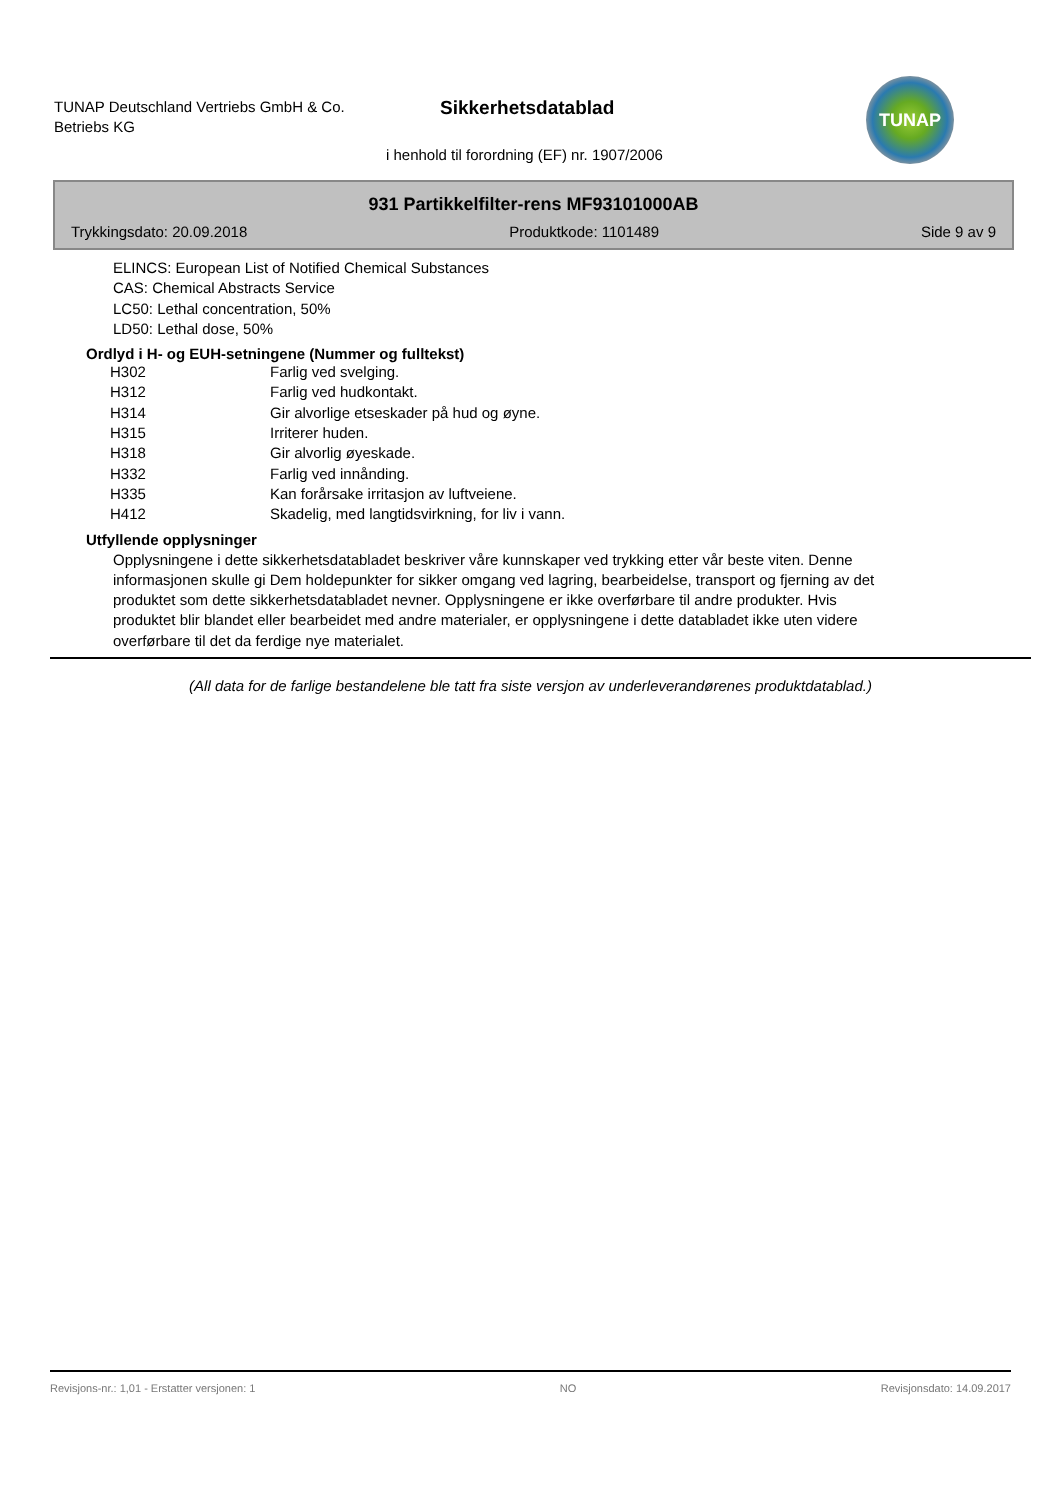TUNAP Deutschland Vertriebs GmbH & Co.
Betriebs KG
Sikkerhetsdatablad
i henhold til forordning (EF) nr. 1907/2006
TUNAP
931 Partikkelfilter-rens MF93101000AB
Trykkingsdato: 20.09.2018 Produktkode: 1101489 Side 9 av 9
ELINCS: European List of Notified Chemical Substances
CAS: Chemical Abstracts Service
LC50: Lethal concentration, 50%
LD50: Lethal dose, 50%
Ordlyd i H- og EUH-setningene (Nummer og fulltekst)
| H302 | Farlig ved svelging. |
| H312 | Farlig ved hudkontakt. |
| H314 | Gir alvorlige etseskader på hud og øyne. |
| H315 | Irriterer huden. |
| H318 | Gir alvorlig øyeskade. |
| H332 | Farlig ved innånding. |
| H335 | Kan forårsake irritasjon av luftveiene. |
| H412 | Skadelig, med langtidsvirkning, for liv i vann. |
Utfyllende opplysninger
Opplysningene i dette sikkerhetsdatabladet beskriver våre kunnskaper ved trykking etter vår beste viten. Denne informasjonen skulle gi Dem holdepunkter for sikker omgang ved lagring, bearbeidelse, transport og fjerning av det produktet som dette sikkerhetsdatabladet nevner. Opplysningene er ikke overførbare til andre produkter. Hvis produktet blir blandet eller bearbeidet med andre materialer, er opplysningene i dette databladet ikke uten videre overførbare til det da ferdige nye materialet.
(All data for de farlige bestandelene ble tatt fra siste versjon av underleverandørenes produktdatablad.)
Revisjons-nr.: 1,01 - Erstatter versjonen: 1 NO Revisjonsdato: 14.09.2017